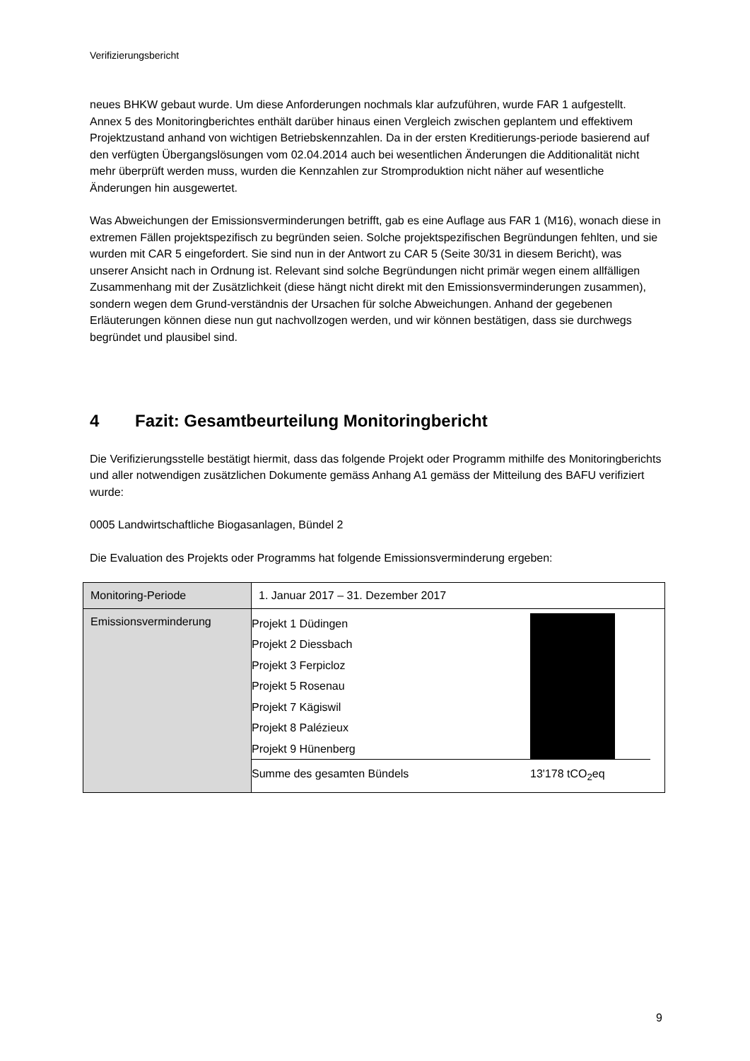Verifizierungsbericht
neues BHKW gebaut wurde. Um diese Anforderungen nochmals klar aufzuführen, wurde FAR 1 aufgestellt.
Annex 5 des Monitoringberichtes enthält darüber hinaus einen Vergleich zwischen geplantem und effektivem Projektzustand anhand von wichtigen Betriebskennzahlen. Da in der ersten Kreditierungs-periode basierend auf den verfügten Übergangslösungen vom 02.04.2014 auch bei wesentlichen Änderungen die Additionalität nicht mehr überprüft werden muss, wurden die Kennzahlen zur Stromproduktion nicht näher auf wesentliche Änderungen hin ausgewertet.
Was Abweichungen der Emissionsverminderungen betrifft, gab es eine Auflage aus FAR 1 (M16), wonach diese in extremen Fällen projektspezifisch zu begründen seien. Solche projektspezifischen Begründungen fehlten, und sie wurden mit CAR 5 eingefordert. Sie sind nun in der Antwort zu CAR 5 (Seite 30/31 in diesem Bericht), was unserer Ansicht nach in Ordnung ist. Relevant sind solche Begründungen nicht primär wegen einem allfälligen Zusammenhang mit der Zusätzlichkeit (diese hängt nicht direkt mit den Emissionsverminderungen zusammen), sondern wegen dem Grund-verständnis der Ursachen für solche Abweichungen. Anhand der gegebenen Erläuterungen können diese nun gut nachvollzogen werden, und wir können bestätigen, dass sie durchwegs begründet und plausibel sind.
4 Fazit: Gesamtbeurteilung Monitoringbericht
Die Verifizierungsstelle bestätigt hiermit, dass das folgende Projekt oder Programm mithilfe des Monitoringberichts und aller notwendigen zusätzlichen Dokumente gemäss Anhang A1 gemäss der Mitteilung des BAFU verifiziert wurde:
0005 Landwirtschaftliche Biogasanlagen, Bündel 2
Die Evaluation des Projekts oder Programms hat folgende Emissionsverminderung ergeben:
| Monitoring-Periode | 1. Januar 2017 – 31. Dezember 2017 |
| Emissionsverminderung | / Projekt 1 Düdingen / / / / Projekt 2 Diessbach / / / / Projekt 3 Ferpicloz / / / / Projekt 5 Rosenau / / / / Projekt 7 Kägiswil / / / / Projekt 8 Palézieux / / / / Projekt 9 Hünenberg / / / / Summe des gesamten Bündels / 13'178 tCO<sub>2</sub>eq / / |
9